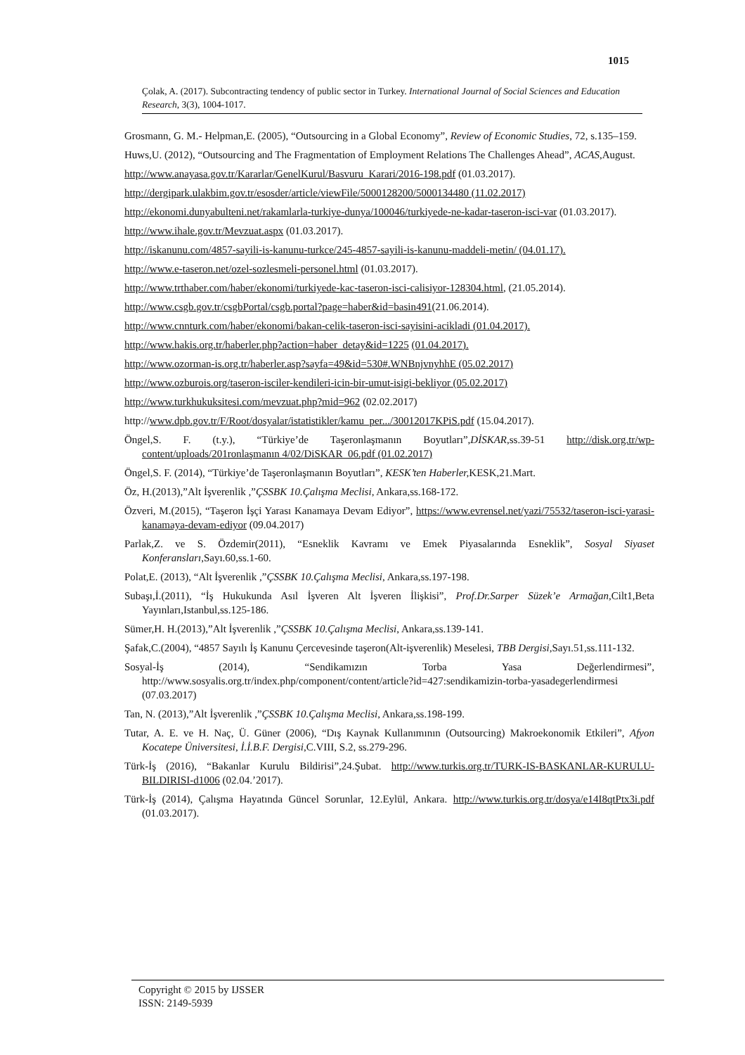1015
Çolak, A. (2017). Subcontracting tendency of public sector in Turkey. International Journal of Social Sciences and Education Research, 3(3), 1004-1017.
Grosmann, G. M.- Helpman,E. (2005), “Outsourcing in a Global Economy”, Review of Economic Studies, 72, s.135–159.
Huws,U. (2012), “Outsourcing and The Fragmentation of Employment Relations The Challenges Ahead”, ACAS,August.
http://www.anayasa.gov.tr/Kararlar/GenelKurul/Basvuru_Karari/2016-198.pdf (01.03.2017).
http://dergipark.ulakbim.gov.tr/esosder/article/viewFile/5000128200/5000134480 (11.02.2017)
http://ekonomi.dunyabulteni.net/rakamlarla-turkiye-dunya/100046/turkiyede-ne-kadar-taseron-isci-var (01.03.2017).
http://www.ihale.gov.tr/Mevzuat.aspx (01.03.2017).
http://iskanunu.com/4857-sayili-is-kanunu-turkce/245-4857-sayili-is-kanunu-maddeli-metin/ (04.01.17).
http://www.e-taseron.net/ozel-sozlesmeli-personel.html (01.03.2017).
http://www.trthaber.com/haber/ekonomi/turkiyede-kac-taseron-isci-calisiyor-128304.html, (21.05.2014).
http://www.csgb.gov.tr/csgbPortal/csgb.portal?page=haber&id=basin491(21.06.2014).
http://www.cnnturk.com/haber/ekonomi/bakan-celik-taseron-isci-sayisini-acikladi (01.04.2017).
http://www.hakis.org.tr/haberler.php?action=haber_detay&id=1225 (01.04.2017).
http://www.ozorman-is.org.tr/haberler.asp?sayfa=49&id=530#.WNBnjvnyhhE (05.02.2017)
http://www.ozburois.org/taseron-isciler-kendileri-icin-bir-umut-isigi-bekliyor (05.02.2017)
http://www.turkhukuksitesi.com/mevzuat.php?mid=962 (02.02.2017)
http://www.dpb.gov.tr/F/Root/dosyalar/istatistikler/kamu_per.../30012017KPiS.pdf (15.04.2017).
Öngel,S. F. (t.y.), “Türkiye’de Taşeronlaşmanın Boyutları”,DİSKAR,ss.39-51 http://disk.org.tr/wp-content/uploads/201ronlaşmanın 4/02/DiSKAR_06.pdf (01.02.2017)
Öngel,S. F. (2014), “Türkiye’de Taşeronlaşmanın Boyutları”, KESK’ten Haberler, KESK,21.Mart.
Öz, H.(2013),”Alt İşverenlik ,”ÇSSBK 10.Çalışma Meclisi, Ankara,ss.168-172.
Özveri, M.(2015), “Taşeron İşçi Yarası Kanamaya Devam Ediyor”, https://www.evrensel.net/yazi/75532/taseron-isci-yarasi-kanamaya-devam-ediyor (09.04.2017)
Parlak,Z. ve S. Özdemir(2011), “Esneklik Kavramı ve Emek Piyasalarında Esneklik”, Sosyal Siyaset Konferansları,Sayı.60,ss.1-60.
Polat,E. (2013), “Alt İşverenlik ,”ÇSSBK 10.Çalışma Meclisi, Ankara,ss.197-198.
Subaşı,İ.(2011), “İş Hukukunda Asıl İşveren Alt İşveren İlişkisi”, Prof.Dr.Sarper Süzek’e Armağan, Cilt1,Beta Yayınları,Istanbul,ss.125-186.
Sümer,H. H.(2013),”Alt İşverenlik ,”ÇSSBK 10.Çalışma Meclisi, Ankara,ss.139-141.
Şafak,C.(2004), “4857 Sayılı İş Kanunu Çercevesinde taşeron(Alt-işverenlik) Meselesi, TBB Dergisi, Sayı.51,ss.111-132.
Sosyal-İş (2014), “Sendikamızın Torba Yasa Değerlendirmesi”, http://www.sosyalis.org.tr/index.php/component/content/article?id=427:sendikamizin-torba-yasadegerlendirmesi (07.03.2017)
Tan, N. (2013),”Alt İşverenlik ,”ÇSSBK 10.Çalışma Meclisi, Ankara,ss.198-199.
Tutar, A. E. ve H. Naç, Ü. Güner (2006), “Dış Kaynak Kullanımının (Outsourcing) Makroekonomik Etkileri”, Afyon Kocatepe Üniversitesi, İ.İ.B.F. Dergisi,C.VIII, S.2, ss.279-296.
Türk-İş (2016), “Bakanlar Kurulu Bildirisi”,24.Şubat. http://www.turkis.org.tr/TURK-IS-BASKANLAR-KURULU-BILDIRISI-d1006 (02.04.’2017).
Türk-İş (2014), Çalışma Hayatında Güncel Sorunlar, 12.Eylül, Ankara. http://www.turkis.org.tr/dosya/e14I8qtPtx3i.pdf (01.03.2017).
Copyright © 2015 by IJSSER
ISSN: 2149-5939